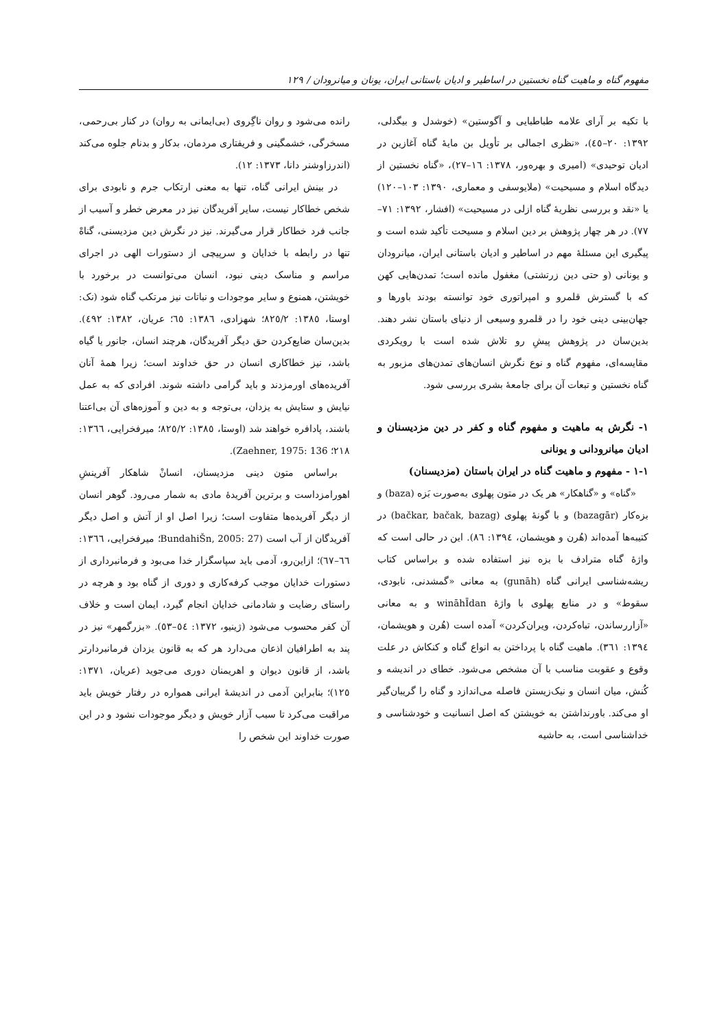مفهوم گناه و ماهیت گناه نخستین در اساطیر و ادیان باستانی ایران، یونان و میانرودان / ۱۲۹
با تکیه بر آرای علامه طباطبایی و آگوستین» (خوشدل و بیگدلی، ۱۳۹۲: ۲۰–٤٥)، «نظری اجمالی بر تأویل بن مایهٔ گناه آغازین در ادیان توحیدی» (امیری و بهره‌ور، ۱۳۷۸: ۱٦–۲۷)، «گناه نخستین از دیدگاه اسلام و مسیحیت» (ملایوسفی و معماری، ۱۳۹۰: ۱۰۳–۱۲۰) یا «نقد و بررسی نظریهٔ گناه ازلی در مسیحیت» (افشار، ۱۳۹۲: ۷۱–۷۷). در هر چهار پژوهش بر دین اسلام و مسیحت تأکید شده است و پیگیری این مسئلهٔ مهم در اساطیر و ادیان باستانی ایران، میانرودان و یونانی (و حتی دین زرتشتی) مغفول مانده است؛ تمدن‌هایی کهن که با گسترش قلمرو و امپراتوری خود توانسته بودند باورها و جهان‌بینی دینی خود را در قلمرو وسیعی از دنیای باستان نشر دهند. بدین‌سان در پژوهش پیشِ رو تلاش شده است با رویکردی مقایسه‌ای، مفهوم گناه و نوع نگرش انسان‌های تمدن‌های مزبور به گناه نخستین و تبعات آن برای جامعهٔ بشری بررسی شود.
۱- نگرش به ماهیت و مفهوم گناه و کفر در دین مزدیسنان و ادیان میانرودانی و یونانی
۱-۱ - مفهوم و ماهیت گناه در ایران باستان (مزدیسنان)
«گناه» و «گناهکار» هر یک در متون پهلوی به‌صورت بَزه (baza) و بزه‌کار (bazagār) و با گونهٔ پهلوی (bačkar, bačak, bazag) در کتیبه‌ها آمده‌اند (هُرن و هویشمان، ۱۳۹٤: ۸٦). این در حالی است که واژهٔ گناه مترادف با بزه نیز استفاده شده و براساس کتاب ریشه‌شناسی ایرانی گناه (gunāh) به معانی «گمشدنی، نابودی، سقوط» و در منابع پهلوی با واژهٔ wināhĪdan و به معانی «آزاررساندن، تباه‌کردن، ویران‌کردن» آمده است (هُرن و هویشمان، ۱۳۹٤: ۳٦۱). ماهیت گناه با پرداختن به انواع گناه و کنکاش در علت وقوع و عقوبت مناسب با آن مشخص می‌شود. خطای در اندیشه و کُنش، میان انسان و نیک‌زیستن فاصله می‌اندازد و گناه را گریبان‌گیر او می‌کند. باورنداشتن به خویشتن که اصل انسانیت و خودشناسی و خداشناسی است، به حاشیه
رانده می‌شود و روان ناگِروی (بی‌ایمانی به روان) در کنار بی‌رحمی، مسخرگی، خشمگینی و فریفتاری مردمان، بدکار و بدنام جلوه می‌کند (اندرزاوشنر دانا، ۱۳۷۳: ۱۲).
در بینش ایرانی گناه، تنها به معنی ارتکاب جرم و نابودی برای شخص خطاکار نیست، سایر آفریدگان نیز در معرض خطر و آسیب از جانب فرد خطاکار قرار می‌گیرند. نیز در نگرش دین مزدیسنی، گناهْ تنها در رابطه با خدایان و سرپیچی از دستورات الهی در اجرای مراسم و مناسک دینی نبود، انسان می‌توانست در برخورد با خویشتن، همنوع و سایر موجودات و نباتات نیز مرتکب گناه شود (نک: اوستا، ۱۳۸٥: ۸۲٥/۲؛ شهزادی، ۱۳۸٦: ٦٥؛ عریان، ۱۳۸۲: ٤۹۲). بدین‌سان ضایع‌کردن حق دیگر آفریدگان، هرچند انسان، جانور یا گیاه باشد، نیز خطاکاری انسان در حق خداوند است؛ زیرا همهٔ آنان آفریده‌های اورمزدند و باید گرامی داشته شوند. افرادی که به عمل نیایش و ستایش به یزدان، بی‌توجه و به دین و آموزه‌های آن بی‌اعتنا باشند، پادافره خواهند شد (اوستا، ۱۳۸٥: ۸۲٥/۲؛ میرفخرایی، ۱۳٦٦: ۲۱۸؛ Zaehner, 1975: 136).
براساس متون دینی مزدیسنان، انسانْ شاهکار آفرینشِ اهورامزداست و برترین آفریدهٔ مادی به شمار می‌رود. گوهر انسان از دیگر آفریده‌ها متفاوت است؛ زیرا اصل او از آتش و اصل دیگر آفریدگان از آب است (BundahiŠn, 2005: 27؛ میرفخرایی، ۱۳٦٦: ٦٦–٦۷)؛ ازاین‌رو، آدمی باید سپاسگزار خدا می‌بود و فرمانبرداری از دستورات خدایان موجب کرفه‌کاری و دوری از گناه بود و هرچه در راستای رضایت و شادمانی خدایان انجام گیرد، ایمان است و خلاف آن کفر محسوب می‌شود (ژینیو، ۱۳۷۲: ٥٤–٥۳). «بزرگمهر» نیز در پند به اطرافیان اذعان می‌دارد هر که به قانون یزدان فرمانبردارتر باشد، از قانون دیوان و اهریمنان دوری می‌جوید (عریان، ۱۳۷۱: ۱۲٥)؛ بنابراین آدمی در اندیشهٔ ایرانی همواره در رفتار خویش باید مراقبت می‌کرد تا سبب آزار خویش و دیگر موجودات نشود و در این صورت خداوند این شخص را